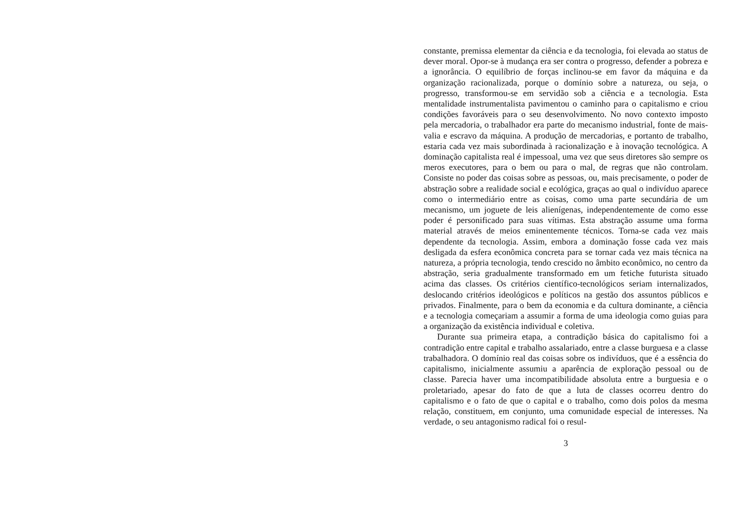constante, premissa elementar da ciência e da tecnologia, foi elevada ao status de dever moral. Opor-se à mudança era ser contra o progresso, defender a pobreza e a ignorância. O equilíbrio de forças inclinou-se em favor da máquina e da organização racionalizada, porque o domínio sobre a natureza, ou seja, o progresso, transformou-se em servidão sob a ciência e a tecnologia. Esta mentalidade instrumentalista pavimentou o caminho para o capitalismo e criou condições favoráveis para o seu desenvolvimento. No novo contexto imposto pela mercadoria, o trabalhador era parte do mecanismo industrial, fonte de mais-valia e escravo da máquina. A produção de mercadorias, e portanto de trabalho, estaria cada vez mais subordinada à racionalização e à inovação tecnológica. A dominação capitalista real é impessoal, uma vez que seus diretores são sempre os meros executores, para o bem ou para o mal, de regras que não controlam. Consiste no poder das coisas sobre as pessoas, ou, mais precisamente, o poder de abstração sobre a realidade social e ecológica, graças ao qual o indivíduo aparece como o intermediário entre as coisas, como uma parte secundária de um mecanismo, um joguete de leis alienígenas, independentemente de como esse poder é personificado para suas vítimas. Esta abstração assume uma forma material através de meios eminentemente técnicos. Torna-se cada vez mais dependente da tecnologia. Assim, embora a dominação fosse cada vez mais desligada da esfera econômica concreta para se tornar cada vez mais técnica na natureza, a própria tecnologia, tendo crescido no âmbito econômico, no centro da abstração, seria gradualmente transformado em um fetiche futurista situado acima das classes. Os critérios científico-tecnológicos seriam internalizados, deslocando critérios ideológicos e políticos na gestão dos assuntos públicos e privados. Finalmente, para o bem da economia e da cultura dominante, a ciência e a tecnologia começariam a assumir a forma de uma ideologia como guias para a organização da existência individual e coletiva.
Durante sua primeira etapa, a contradição básica do capitalismo foi a contradição entre capital e trabalho assalariado, entre a classe burguesa e a classe trabalhadora. O domínio real das coisas sobre os indivíduos, que é a essência do capitalismo, inicialmente assumiu a aparência de exploração pessoal ou de classe. Parecia haver uma incompatibilidade absoluta entre a burguesia e o proletariado, apesar do fato de que a luta de classes ocorreu dentro do capitalismo e o fato de que o capital e o trabalho, como dois polos da mesma relação, constituem, em conjunto, uma comunidade especial de interesses. Na verdade, o seu antagonismo radical foi o resul-
3